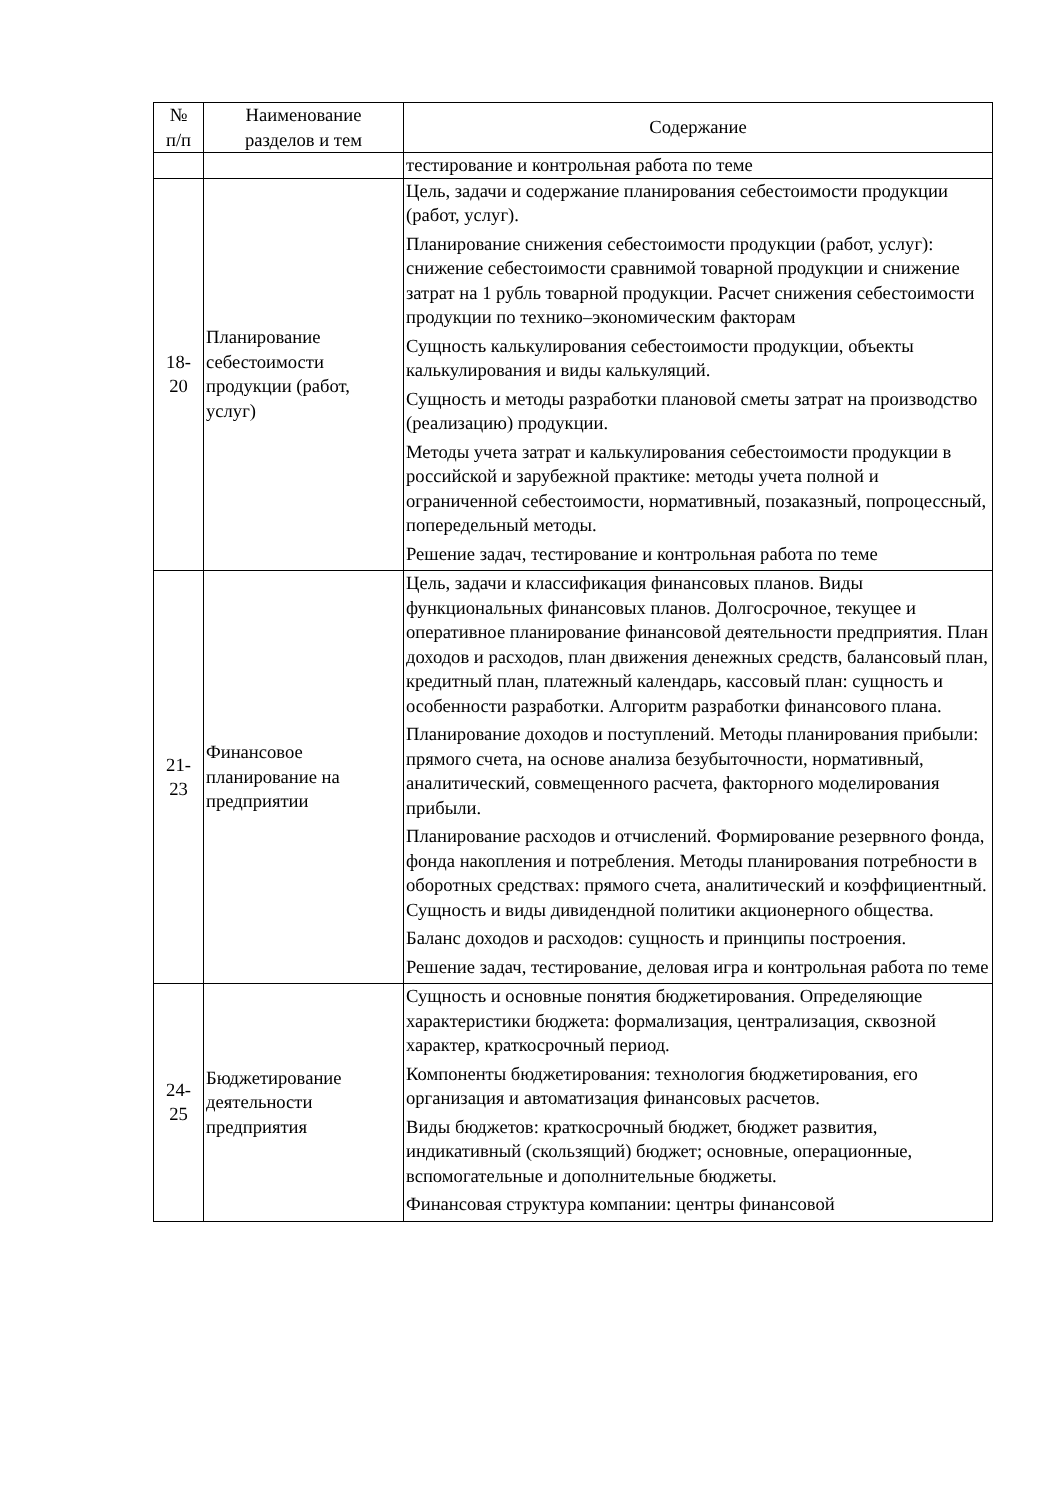| № п/п | Наименование разделов и тем | Содержание |
| --- | --- | --- |
| | | тестирование и контрольная работа по теме |
| 18- 20 | Планирование себестоимости продукции (работ, услуг) | Цель, задачи и содержание планирования себестоимости продукции (работ, услуг). Планирование снижения себестоимости продукции (работ, услуг): снижение себестоимости сравнимой товарной продукции и снижение затрат на 1 рубль товарной продукции. Расчет снижения себестоимости продукции по технико–экономическим факторам Сущность калькулирования себестоимости продукции, объекты калькулирования и виды калькуляций. Сущность и методы разработки плановой сметы затрат на производство (реализацию) продукции. Методы учета затрат и калькулирования себестоимости продукции в российской и зарубежной практике: методы учета полной и ограниченной себестоимости, нормативный, позаказный, попроцессный, попередельный методы. Решение задач, тестирование и контрольная работа по теме |
| 21- 23 | Финансовое планирование на предприятии | Цель, задачи и классификация финансовых планов. Виды функциональных финансовых планов. Долгосрочное, текущее и оперативное планирование финансовой деятельности предприятия. План доходов и расходов, план движения денежных средств, балансовый план, кредитный план, платежный календарь, кассовый план: сущность и особенности разработки. Алгоритм разработки финансового плана. Планирование доходов и поступлений. Методы планирования прибыли: прямого счета, на основе анализа безубыточности, нормативный, аналитический, совмещенного расчета, факторного моделирования прибыли. Планирование расходов и отчислений. Формирование резервного фонда, фонда накопления и потребления. Методы планирования потребности в оборотных средствах: прямого счета, аналитический и коэффициентный. Сущность и виды дивидендной политики акционерного общества. Баланс доходов и расходов: сущность и принципы построения. Решение задач, тестирование, деловая игра и контрольная работа по теме |
| 24- 25 | Бюджетирование деятельности предприятия | Сущность и основные понятия бюджетирования. Определяющие характеристики бюджета: формализация, централизация, сквозной характер, краткосрочный период. Компоненты бюджетирования: технология бюджетирования, его организация и автоматизация финансовых расчетов. Виды бюджетов: краткосрочный бюджет, бюджет развития, индикативный (скользящий) бюджет; основные, операционные, вспомогательные и дополнительные бюджеты. Финансовая структура компании: центры финансовой |